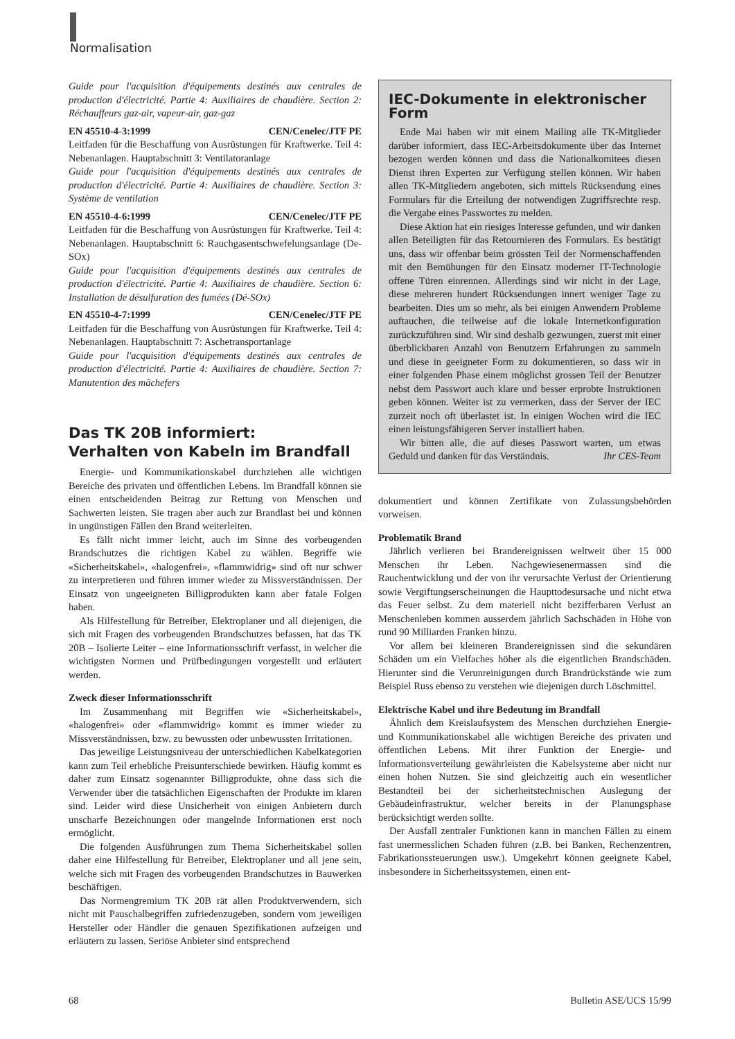Normalisation
Guide pour l'acquisition d'équipements destinés aux centrales de production d'électricité. Partie 4: Auxiliaires de chaudière. Section 2: Réchauffeurs gaz-air, vapeur-air, gaz-gaz
EN 45510-4-3:1999 CEN/Cenelec/JTF PE
Leitfaden für die Beschaffung von Ausrüstungen für Kraftwerke. Teil 4: Nebenanlagen. Hauptabschnitt 3: Ventilatoranlage
Guide pour l'acquisition d'équipements destinés aux centrales de production d'électricité. Partie 4: Auxiliaires de chaudière. Section 3: Système de ventilation
EN 45510-4-6:1999 CEN/Cenelec/JTF PE
Leitfaden für die Beschaffung von Ausrüstungen für Kraftwerke. Teil 4: Nebenanlagen. Hauptabschnitt 6: Rauchgasentschwefelungsanlage (De-SOx)
Guide pour l'acquisition d'équipements destinés aux centrales de production d'électricité. Partie 4: Auxiliaires de chaudière. Section 6: Installation de désulfuration des fumées (Dé-SOx)
EN 45510-4-7:1999 CEN/Cenelec/JTF PE
Leitfaden für die Beschaffung von Ausrüstungen für Kraftwerke. Teil 4: Nebenanlagen. Hauptabschnitt 7: Aschetransportanlage
Guide pour l'acquisition d'équipements destinés aux centrales de production d'électricité. Partie 4: Auxiliaires de chaudière. Section 7: Manutention des mâchefers
Das TK 20B informiert:
Verhalten von Kabeln im Brandfall
Energie- und Kommunikationskabel durchziehen alle wichtigen Bereiche des privaten und öffentlichen Lebens. Im Brandfall können sie einen entscheidenden Beitrag zur Rettung von Menschen und Sachwerten leisten. Sie tragen aber auch zur Brandlast bei und können in ungünstigen Fällen den Brand weiterleiten.
Es fällt nicht immer leicht, auch im Sinne des vorbeugenden Brandschutzes die richtigen Kabel zu wählen. Begriffe wie «Sicherheitskabel», «halogenfrei», «flammwidrig» sind oft nur schwer zu interpretieren und führen immer wieder zu Missverständnissen. Der Einsatz von ungeeigneten Billigprodukten kann aber fatale Folgen haben.
Als Hilfestellung für Betreiber, Elektroplaner und all diejenigen, die sich mit Fragen des vorbeugenden Brandschutzes befassen, hat das TK 20B – Isolierte Leiter – eine Informationsschrift verfasst, in welcher die wichtigsten Normen und Prüfbedingungen vorgestellt und erläutert werden.
Zweck dieser Informationsschrift
Im Zusammenhang mit Begriffen wie «Sicherheitskabel», «halogenfrei» oder «flammwidrig» kommt es immer wieder zu Missverständnissen, bzw. zu bewussten oder unbewussten Irritationen.
Das jeweilige Leistungsniveau der unterschiedlichen Kabelkategorien kann zum Teil erhebliche Preisunterschiede bewirken. Häufig kommt es daher zum Einsatz sogenannter Billigprodukte, ohne dass sich die Verwender über die tatsächlichen Eigenschaften der Produkte im klaren sind. Leider wird diese Unsicherheit von einigen Anbietern durch unscharfe Bezeichnungen oder mangelnde Informationen erst noch ermöglicht.
Die folgenden Ausführungen zum Thema Sicherheitskabel sollen daher eine Hilfestellung für Betreiber, Elektroplaner und all jene sein, welche sich mit Fragen des vorbeugenden Brandschutzes in Bauwerken beschäftigen.
Das Normengremium TK 20B rät allen Produktverwendern, sich nicht mit Pauschalbegriffen zufriedenzugeben, sondern vom jeweiligen Hersteller oder Händler die genauen Spezifikationen aufzeigen und erläutern zu lassen. Seriöse Anbieter sind entsprechend
IEC-Dokumente in elektronischer Form
Ende Mai haben wir mit einem Mailing alle TK-Mitglieder darüber informiert, dass IEC-Arbeitsdokumente über das Internet bezogen werden können und dass die Nationalkomitees diesen Dienst ihren Experten zur Verfügung stellen können. Wir haben allen TK-Mitgliedern angeboten, sich mittels Rücksendung eines Formulars für die Erteilung der notwendigen Zugriffsrechte resp. die Vergabe eines Passwortes zu melden.
Diese Aktion hat ein riesiges Interesse gefunden, und wir danken allen Beteiligten für das Retournieren des Formulars. Es bestätigt uns, dass wir offenbar beim grössten Teil der Normenschaffenden mit den Bemühungen für den Einsatz moderner IT-Technologie offene Türen einrennen. Allerdings sind wir nicht in der Lage, diese mehreren hundert Rücksendungen innert weniger Tage zu bearbeiten. Dies um so mehr, als bei einigen Anwendern Probleme auftauchen, die teilweise auf die lokale Internetkonfiguration zurückzuführen sind. Wir sind deshalb gezwungen, zuerst mit einer überblickbaren Anzahl von Benutzern Erfahrungen zu sammeln und diese in geeigneter Form zu dokumentieren, so dass wir in einer folgenden Phase einem möglichst grossen Teil der Benutzer nebst dem Passwort auch klare und besser erprobte Instruktionen geben können. Weiter ist zu vermerken, dass der Server der IEC zurzeit noch oft überlastet ist. In einigen Wochen wird die IEC einen leistungsfähigeren Server installiert haben.
Wir bitten alle, die auf dieses Passwort warten, um etwas Geduld und danken für das Verständnis. Ihr CES-Team
dokumentiert und können Zertifikate von Zulassungsbehörden vorweisen.
Problematik Brand
Jährlich verlieren bei Brandereignissen weltweit über 15 000 Menschen ihr Leben. Nachgewiesenermassen sind die Rauchentwicklung und der von ihr verursachte Verlust der Orientierung sowie Vergiftungserscheinungen die Haupttodesursache und nicht etwa das Feuer selbst. Zu dem materiell nicht bezifferbaren Verlust an Menschenleben kommen ausserdem jährlich Sachschäden in Höhe von rund 90 Milliarden Franken hinzu.
Vor allem bei kleineren Brandereignissen sind die sekundären Schäden um ein Vielfaches höher als die eigentlichen Brandschäden. Hierunter sind die Verunreinigungen durch Brandrückstände wie zum Beispiel Russ ebenso zu verstehen wie diejenigen durch Löschmittel.
Elektrische Kabel und ihre Bedeutung im Brandfall
Ähnlich dem Kreislaufsystem des Menschen durchziehen Energie- und Kommunikationskabel alle wichtigen Bereiche des privaten und öffentlichen Lebens. Mit ihrer Funktion der Energie- und Informationsverteilung gewährleisten die Kabelsysteme aber nicht nur einen hohen Nutzen. Sie sind gleichzeitig auch ein wesentlicher Bestandteil bei der sicherheitstechnischen Auslegung der Gebäudeinfrastruktur, welcher bereits in der Planungsphase berücksichtigt werden sollte.
Der Ausfall zentraler Funktionen kann in manchen Fällen zu einem fast unermesslichen Schaden führen (z.B. bei Banken, Rechenzentren, Fabrikationssteuerungen usw.). Umgekehrt können geeignete Kabel, insbesondere in Sicherheitssystemen, einen ent-
68 Bulletin ASE/UCS 15/99